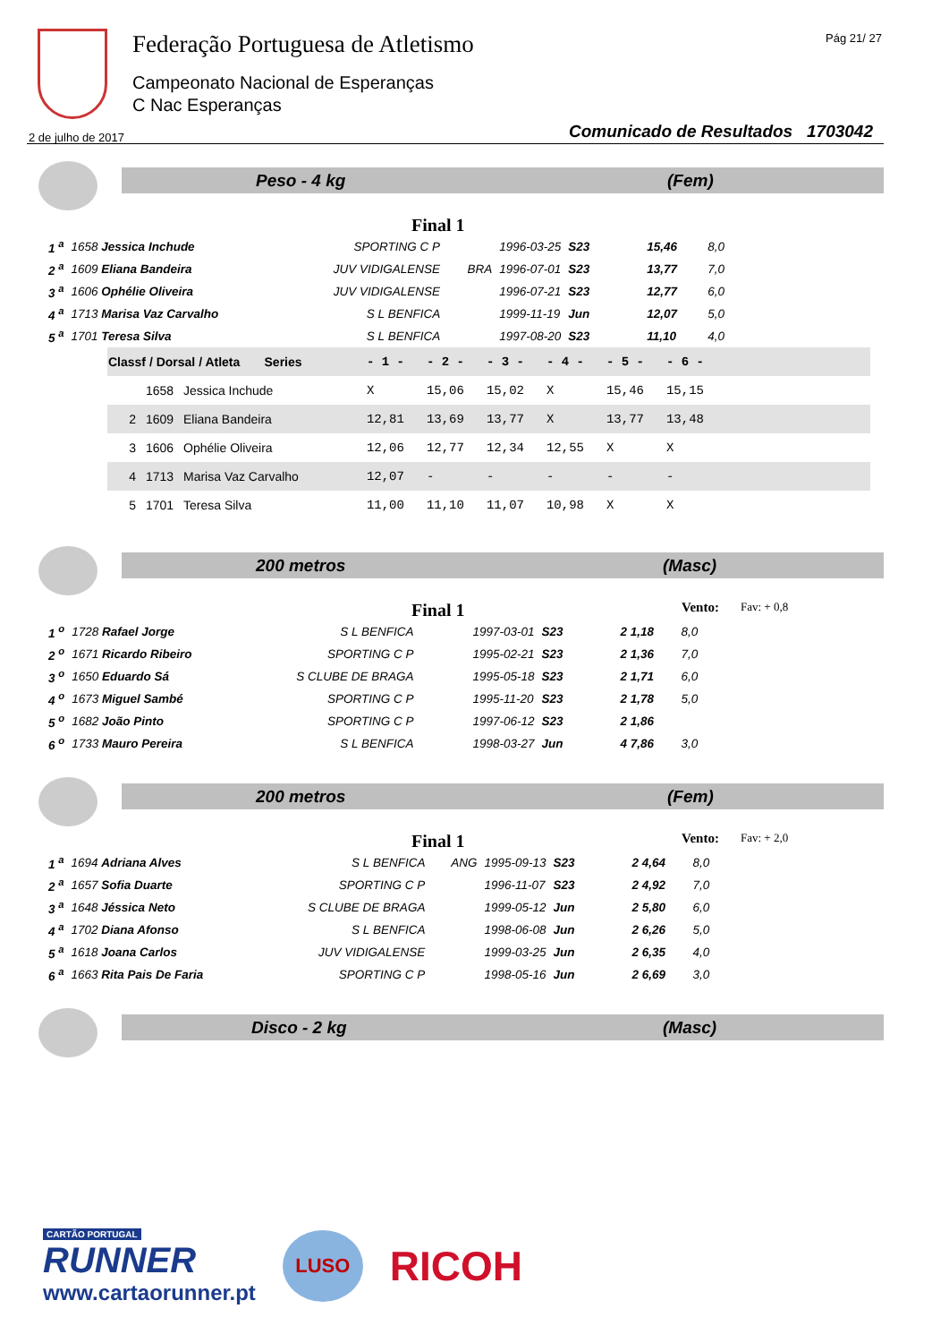Federação Portuguesa de Atletismo
Campeonato Nacional de Esperanças
C Nac Esperanças
Pág 21/ 27
2 de julho de 2017
Comunicado de Resultados 1703042
Peso - 4 kg (Fem)
Final 1
| 1 <sup>a</sup> | 1658 Jessica Inchude | SPORTING C P | | 1996-03-25 | S23 | 15,46 | 8,0 |
| 2 <sup>a</sup> | 1609 Eliana Bandeira | JUV VIDIGALENSE | BRA | 1996-07-01 | S23 | 13,77 | 7,0 |
| 3 <sup>a</sup> | 1606 Ophélie Oliveira | JUV VIDIGALENSE | | 1996-07-21 | S23 | 12,77 | 6,0 |
| 4 <sup>a</sup> | 1713 Marisa Vaz Carvalho | S L BENFICA | | 1999-11-19 | Jun | 12,07 | 5,0 |
| 5 <sup>a</sup> | 1701 Teresa Silva | S L BENFICA | | 1997-08-20 | S23 | 11,10 | 4,0 |
| Classf / Dorsal / Atleta Series | | | - 1 - | - 2 - | - 3 - | - 4 - | - 5 - | - 6 - | |
| --- | --- | --- | --- | --- | --- | --- | --- | --- | --- |
| | 1658 | Jessica Inchude | X | 15,06 | 15,02 | X | 15,46 | 15,15 | |
| 2 | 1609 | Eliana Bandeira | 12,81 | 13,69 | 13,77 | X | 13,77 | 13,48 | |
| 3 | 1606 | Ophélie Oliveira | 12,06 | 12,77 | 12,34 | 12,55 | X | X | |
| 4 | 1713 | Marisa Vaz Carvalho | 12,07 | - | - | - | - | - | |
| 5 | 1701 | Teresa Silva | 11,00 | 11,10 | 11,07 | 10,98 | X | X | |
200 metros (Masc)
Final 1 Vento: Fav: + 0,8
| 1 <sup>o</sup> | 1728 Rafael Jorge | S L BENFICA | | 1997-03-01 | S23 | 2 1,18 | 8,0 |
| 2 <sup>o</sup> | 1671 Ricardo Ribeiro | SPORTING C P | | 1995-02-21 | S23 | 2 1,36 | 7,0 |
| 3 <sup>o</sup> | 1650 Eduardo Sá | S CLUBE DE BRAGA | | 1995-05-18 | S23 | 2 1,71 | 6,0 |
| 4 <sup>o</sup> | 1673 Miguel Sambé | SPORTING C P | | 1995-11-20 | S23 | 2 1,78 | 5,0 |
| 5 <sup>o</sup> | 1682 João Pinto | SPORTING C P | | 1997-06-12 | S23 | 2 1,86 | |
| 6 <sup>o</sup> | 1733 Mauro Pereira | S L BENFICA | | 1998-03-27 | Jun | 4 7,86 | 3,0 |
200 metros (Fem)
Final 1 Vento: Fav: + 2,0
| 1 <sup>a</sup> | 1694 Adriana Alves | S L BENFICA | ANG | 1995-09-13 | S23 | 2 4,64 | 8,0 |
| 2 <sup>a</sup> | 1657 Sofia Duarte | SPORTING C P | | 1996-11-07 | S23 | 2 4,92 | 7,0 |
| 3 <sup>a</sup> | 1648 Jéssica Neto | S CLUBE DE BRAGA | | 1999-05-12 | Jun | 2 5,80 | 6,0 |
| 4 <sup>a</sup> | 1702 Diana Afonso | S L BENFICA | | 1998-06-08 | Jun | 2 6,26 | 5,0 |
| 5 <sup>a</sup> | 1618 Joana Carlos | JUV VIDIGALENSE | | 1999-03-25 | Jun | 2 6,35 | 4,0 |
| 6 <sup>a</sup> | 1663 Rita Pais De Faria | SPORTING C P | | 1998-05-16 | Jun | 2 6,69 | 3,0 |
Disco - 2 kg (Masc)
CARTÃO PORTUGAL
RUNNER
www.cartaorunner.pt
LUSO
RICOH